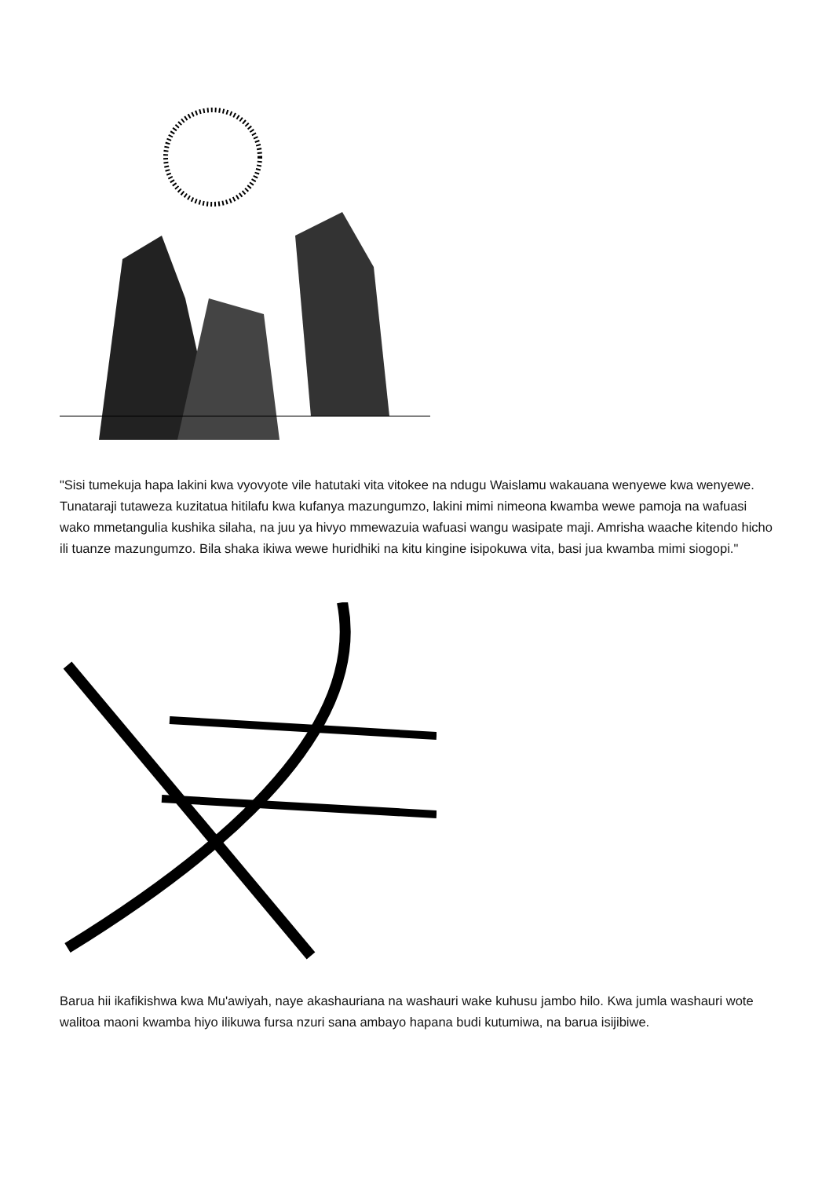"Sisi tumekuja hapa lakini kwa vyovyote vile hatutaki vita vitokee na ndugu Waislamu wakauana wenyewe kwa wenyewe. Tunataraji tutaweza kuzitatua hitilafu kwa kufanya mazungumzo, lakini mimi nimeona kwamba wewe pamoja na wafuasi wako mmetangulia kushika silaha, na juu ya hivyo mmewazuia wafuasi wangu wasipate maji. Amrisha waache kitendo hicho ili tuanze mazungumzo. Bila shaka ikiwa wewe huridhiki na kitu kingine isipokuwa vita, basi jua kwamba mimi siogopi."
Barua hii ikafikishwa kwa Mu'awiyah, naye akashauriana na washauri wake kuhusu jambo hilo. Kwa jumla washauri wote walitoa maoni kwamba hiyo ilikuwa fursa nzuri sana ambayo hapana budi kutumiwa, na barua isijibiwe.